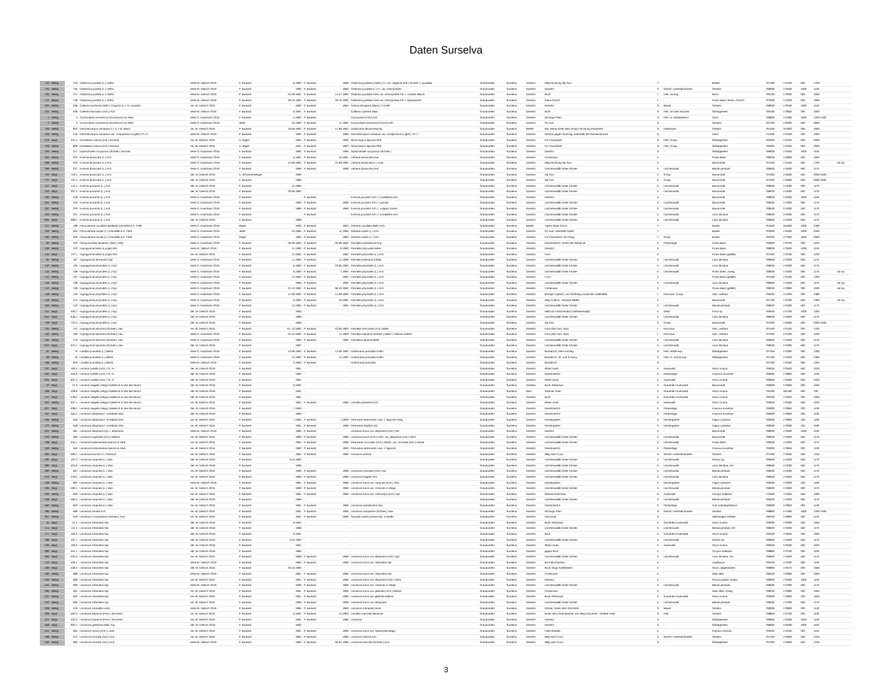Daten Surselva
| 744 | Beleg | 745 | Cladonia pyxidata (L.) Hoffm. | teste M. Dietrich 2016 | P. Burkard | 6,1963 | P. Burkard | 1969 | Cladonia pyxidata (Hoffm.) Fr. var. neglecta (Flk.) Schaer. f. pyxidata | Graubünden | Surselva | Disentis | Weg Richtung Alp Run | T | - | Boden | 707500 | 174450 | 500 | 1700 | |
| 745 | Beleg | 746 | Cladonia pyxidata (L.) Hoffm. | teste M. Dietrich 2016 | P. Burkard | 1963 | P. Burkard | 1969 | Cladonia pyxidata (L.) Fr. var. chlorophaea | Graubünden | Surselva | Disentis | Disentis | S | Geröll / Lesesteinhaufen | Gestein | 708000 | 173500 | 1000 | 1150 | |
| 746 | Beleg | 747 | Cladonia pyxidata (L.) Hoffm. | teste M. Dietrich 2016 | P. Burkard | 04.09.1961 | P. Burkard | 14.07.1962 | Cladonia pyxidata Fries var. chlorophaea Flk. f. costata Wainio | Graubünden | Surselva | Disentis | Brulf | T | Fels, sonnig | Moos | 709100 | 173650 | 200 | 1050 | |
| 747 | Beleg | 748 | Cladonia pyxidata (L.) Hoffm. | teste M. Dietrich 2016 | P. Burkard | 26.10.1962 | P. Burkard | 29.10.1962 | Cladonia pyxidata Fries var. chlorophaea Flk. f. lepidophora | Graubünden | Surselva | Disentis | Plaun Grond | L | - | Picea abies, Stock, morsch | 707600 | 174200 | 200 | 1560 | |
| 425 | Beleg | 536 | Collema auriforme (With.) Coppins & J. R. Laundon | rev. M. Dietrich 2016 | P. Burkard | 1962 | P. Burkard | 1964 | Anema decipiens (Mass.) Forsell | Graubünden | Surselva | Disentis | Disentis | S | Mauer | Gestein | 708000 | 173500 | 1000 | 1150 | |
| 431 | Beleg | 539 | Collema flaccidum (Ach.) Ach. | teste M. Dietrich 2016 | P. Burkard | 9,1961 | P. Burkard | - | Collema rupestre Wain. | Graubünden | Surselva | Disentis | Brulf | S | Fels, oft über Moosen | Silikatgestein | 709100 | 173650 | 200 | 1050 | |
| 4 | Beleg | 4 | Cornicularia normoerica (Gunnerus) Du Rietz | teste G. Kaufmann 2016 | P. Burkard | 5,1962 | P. Burkard | - | Cornicularia tristis Ach. | Graubünden | Surselva | Disentis | Val Sogn Placi | S | Fels, in Umbilarietum | Diorit | 708800 | 174300 | 1000 | 1200-1500 | |
| 5 | Beleg | 5 | Cornicularia normoerica (Gunnerus) Du Rietz | teste G. Kaufmann 2016 | Jeker | 10,1965 | P. Burkard | 11,1965 | Cornicularia normoerica (Gunn) DR. | Graubünden | Surselva | Disentis | Piz Ault | S | - | Gestein | 702700 | 176000 | 500 | 3000 | |
| 759 | Beleg | 810 | Dermatocarpon miniatum s.l. (L.) W. Mann | rev. M. Dietrich 2016 | P. Burkard | 16.09.1962 | P. Burkard | 17.09.1962 | Umbilicaria deusta Baumg. | Graubünden | Surselva | Medel | Sta. Maria hinter dem Hospiz Richtung Passhöhe | S | Feldmauer | Gestein | 704400 | 157820 | 200 | 1900 | |
| 258 | Beleg | 216 | Dermatocarpon miniatum var. complicatum (Lightf.) Th. Fr. | teste M. Dietrich 2016 | P. Burkard | 1962 | P. Burkard | 1966 | Dermatocarpon miniatum var. complicatum (Ligthf.) Th, F | Graubünden | Surselva | Disentis | Strasse gegen Sumvitg, unterhalb der Russeinbrücke | S | - | Diorit | 711500 | 175400 | 200 | 1000 | |
| 273 | Begl. | 231,1 | Dimelaena oreina (Ach.) Norman | rev. M. Dietrich 2016 | U. Wiget | 1961 | P. Burkard | 1963 | Rhizocarpon alpicola Rbh. | Graubünden | Surselva | Disentis | Piz Cavardiras | S | Fels, S-exp. | Silikatgestein | 706350 | 175350 | 500 | 2000 | |
| 758 | Beleg | 809 | Dimelaena oreina (Ach.) Norman | rev. M. Dietrich 2016 | U. Wiget | 1961 | P. Burkard | 1963 | Rhizocarpon alpicola Rbh. | Graubünden | Surselva | Disentis | Piz Cavardiras | S | Fels, S-exp. | Silikatgestein | 706350 | 175350 | 500 | 2000 | |
| 259 | Beleg | 217 | Diploschistes scruposus (Schreb.) Norman | teste G. Kaufmann 2016 | P. Burkard | 1962 | P. Burkard | 1966 | Diploschistes scruposus (Schreb.) | Graubünden | Surselva | Disentis | Disentis | S | - | Silikatgestein | 708000 | 173500 | 1000 | 1150 | |
| 264 | Beleg | 222 | Evernia divaricata (L.) Ach. | teste G. Kaufmann 2016 | P. Burkard | 5,1961 | P. Burkard | 10,1961 | Letharia divaricata Hue. | Graubünden | Surselva | Disentis | Fontanivas | E | - | Picea abies | 708250 | 172800 | 200 | 1050 | |
| 268 | Beleg | 226 | Evernia divaricata (L.) Ach. | teste G. Kaufmann 2016 | P. Burkard | 24.09.1962 | P. Burkard | 24.09.1962 | Letharia divaricata (L.) Hue. | Graubünden | Surselva | Disentis | Weg Richtung Alp Run | E | - | Baumrinde | 707500 | 174450 | 500 | 1700 | mit Ap. |
| 269 | Beleg | 227 | Evernia divaricata (L.) Ach. | teste G. Kaufmann 2016 | P. Burkard | 1969 | P. Burkard | 1969 | Letharia divaricata Hue. | Graubünden | Surselva | Disentis | Lärchenwäldli hinter Kloster | E | Lärchenwald | Betula pendula | 708500 | 174000 | 500 | 1170 | |
| 722 | Begl. | 718,1 | Evernia divaricata (L.) Ach. | det. M. Dietrich 2016 | A. Schoenenberger | 1969 | - | - | - | Graubünden | Surselva | Disentis | Alp Run | E | S-exp. | Baumrinde | 707000 | 175600 | 500 | 2000-2500 | |
| 727 | Begl. | 722,1 | Evernia divaricata (L.) Ach. | det. M. Dietrich 2016 | P. Burkard | 1969 | - | - | - | Graubünden | Surselva | Disentis | Alp Run | E | S-exp. | Baumrinde | 707000 | 175600 | 500 | 2000-2500 | |
| 151 | Begl. | 142,1 | Evernia prunastri (L.) Ach. | det. M. Dietrich 2016 | P. Burkard | 12,1965 | - | - | - | Graubünden | Surselva | Disentis | Lärchenwäldli hinter Kloster | E | Lärchenwald | Baumrinde | 708500 | 174000 | 500 | 1170 | |
| 253 | Begl. | 207,2 | Evernia prunastri (L.) Ach. | det. M. Dietrich 2016 | P. Burkard | 02.06.1962 | - | - | - | Graubünden | Surselva | Disentis | Lärchenwäldli hinter Kloster | E | Lärchenwald | Baumrinde | 708500 | 174000 | 500 | 1170 | |
| 260 | Beleg | 218 | Evernia prunastri (L.) Ach. | teste G. Kaufmann 2016 | P. Burkard | - | P. Burkard | - | Evernia prunastri Ach. f. sorediifera Ach. | Graubünden | Surselva | Disentis | Disentis | E | - | Baumrinde | 708000 | 173500 | 1000 | 1150 | |
| 261 | Beleg | 219 | Evernia prunastri (L.) Ach. | teste G. Kaufmann 2016 | P. Burkard | 1969 | P. Burkard | 1969 | Evernia prunastri Ach. f. gracilis | Graubünden | Surselva | Disentis | Lärchenwäldli hinter Kloster | E | Lärchenwald | Baumrinde | 708500 | 174000 | 500 | 1170 | |
| 262 | Beleg | 220 | Evernia prunastri (L.) Ach. | teste G. Kaufmann 2016 | P. Burkard | 1969 | P. Burkard | 1969 | Evernia prunastri Ach. f. vulgaris Koerb. | Graubünden | Surselva | Disentis | Lärchenwäldli hinter Kloster | E | Lärchenwald | Baumrinde | 708500 | 174000 | 500 | 1170 | |
| 263 | Beleg | 221 | Evernia prunastri (L.) Ach. | teste G. Kaufmann 2016 | P. Burkard | - | P. Burkard | - | Evernia prunastri Ach. f. sorediifera Ach. | Graubünden | Surselva | Disentis | Lärchenwäldli hinter Kloster | E | Lärchenwald | Larix decidua | 708500 | 174000 | 500 | 1170 | |
| 665 | Begl. | 668,1 | Evernia prunastri (L.) Ach. | det. M. Dietrich 2016 | P. Burkard | 1969 | - | - | - | Graubünden | Surselva | Disentis | Lärchenwäldli hinter Kloster | E | Lärchenwald | Larix decidua | 708500 | 174000 | 500 | 1170 | |
| 241 | Beleg | 196 | Flavocetraria cucullata (Bellardi) Kärnefelt & A. Thell | teste G. Kaufmann 2016 | Wiget | 1963 | P. Burkard | 1963 | Cetraria cucullata (Bell.) Ach. | Graubünden | Surselva | Medel | Tgiern Sogn Gions | T | - | Boden | 704500 | 164600 | 1000 | 2400 | |
| 249 | Beleg | 205 | Flavocetraria nivalis (L.) Kärnefelt & A. Thell | teste G. Kaufmann 2016 | Jeker | 10,1965 | P. Burkard | 11,1965 | Cetraria nivalis (L.) Ach. | Graubünden | Surselva | Disentis | Piz Ault, unterhalb Gipfel | T | - | Boden | 703000 | 175000 | 1000 | 2500 | |
| 250 | Beleg | 206 | Flavocetraria nivalis (L.) Kärnefelt & A. Thell | teste G. Kaufmann 2016 | Wiget | 1963 | P. Burkard | 1963 | Cetraria nivalis (L.) Ach. | Graubünden | Surselva | Disentis | Piz Cavardiras, am Hang | T | S-exp. | Boden | 705200 | 177000 | 1000 | 2900 | |
| 93 | Beleg | 103 | Flavopunctelia flaventior (Stirt.) Hale | teste G. Kaufmann 2016 | P. Burkard | 05.09.1962 | P. Burkard | 05.09.1962 | Parmelia andreana M.Arg. | Graubünden | Surselva | Disentis | Disentiserhof, rechts der Bahnlinie | E | Parkanlage | Picea abies | 709000 | 173700 | 200 | 1120 | |
| 136 | Beleg | 132 | Hypogymnia bitteri (Lynge) Ahti | teste M. Dietrich 2016 | P. Burkard | 11,1962 | P. Burkard | 6,1963 | Parmelia obscurata Bitter | Graubünden | Surselva | Disentis | Disentis | E | - | Picea abies | 708000 | 173500 | 1000 | 1150 | |
| 145 | Begl. | 137,1 | Hypogymnia bitteri (Lynge) Ahti | rev. M. Dietrich 2016 | P. Burkard | 12,1962 | P. Burkard | 1962 | Parmelia physodes (L.) Ach. | Graubünden | Surselva | Disentis | Funs | E | - | Picea abies (gefällt) | 707500 | 173160 | 200 | 1200 | |
| 97 | Beleg | 107 | Hypogymnia farinacea Zopf | teste G. Kaufmann 2016 | P. Burkard | 11,1962 | P. Burkard | 11,1969 | Parmelia bitteriana Zahlbr. | Graubünden | Surselva | Disentis | Lärchenwäldli hinter Kloster | E | Lärchenwald | Larix decidua | 708500 | 174000 | 500 | 1170 | |
| 142 | Beleg | 135 | Hypogymnia physodes (L.) Nyl. | teste G. Kaufmann 2016 | P. Burkard | 6,1962 | P. Burkard | 23.06.1962 | Parmelia physodes (L.) Ach. | Graubünden | Surselva | Disentis | Lärchenwäldli hinter Kloster | E | Lärchenwald | Larix decidua | 708500 | 174000 | 500 | 1170 | |
| 143 | Beleg | 136 | Hypogymnia physodes (L.) Nyl. | teste G. Kaufmann 2016 | P. Burkard | 6,1963 | P. Burkard | 7,1965 | Parmelia physodes (L.) Ach. | Graubünden | Surselva | Disentis | Lärchenwäldli hinter Kloster | E | Lärchenwald | Picea abies, Zweig | 708500 | 174000 | 500 | 1170 | mit Ap. |
| 144 | Beleg | 137 | Hypogymnia physodes (L.) Nyl. | teste G. Kaufmann 2016 | P. Burkard | 12,1962 | P. Burkard | 1962 | Parmelia physodes (L.) Ach. | Graubünden | Surselva | Disentis | Funs | E | - | Picea abies (gefällt) | 707500 | 173160 | 200 | 1200 | |
| 146 | Beleg | 138 | Hypogymnia physodes (L.) Nyl. | teste G. Kaufmann 2016 | P. Burkard | 1965 | P. Burkard | 1965 | Parmelia physodes (L.) Ach. | Graubünden | Surselva | Disentis | Lärchenwäldli hinter Kloster | E | Lärchenwald | Larix decidua | 708500 | 174000 | 500 | 1170 | mit Ap. |
| 147 | Beleg | 139 | Hypogymnia physodes (L.) Nyl. | teste G. Kaufmann 2016 | P. Burkard | 01.10.1962 | P. Burkard | 06.10.1962 | Parmelia physodes (L.) Ach. | Graubünden | Surselva | Disentis | Fontanivas | E | - | Picea abies (gefällt) | 708250 | 172800 | 200 | 1050 | mit Ap. |
| 148 | Beleg | 140 | Hypogymnia physodes (L.) Nyl. | teste G. Kaufmann 2016 | P. Burkard | 11.09.1962 | P. Burkard | 14.09.1962 | Parmelia physodes (L.) Ach. | Graubünden | Surselva | Disentis | Mompé Tujetsch, am Südhang unweit der Haltestelle | L | Holzzaun, S-exp. | Holz, verbaut | 706200 | 171200 | 200 | 1380 | |
| 149 | Beleg | 141 | Hypogymnia physodes (L.) Nyl. | teste G. Kaufmann 2016 | P. Burkard | 9,1962 | P. Burkard | 10,1962 | Parmelia physodes (L.) Ach. | Graubünden | Surselva | Disentis | Weg Cuflons - Mompé Medel | E | - | Baumrinde | 707700 | 172200 | 500 | 1300 | mit Ap. |
| 150 | Beleg | 142 | Hypogymnia physodes (L.) Nyl. | teste G. Kaufmann 2016 | P. Burkard | 12,1965 | P. Burkard | 1965 | Parmelia physodes (L.) Ach. | Graubünden | Surselva | Disentis | Lärchenwäldli hinter Kloster | E | Lärchenwald | Betula pendula | 708500 | 174000 | 500 | 1170 | |
| 451 | Begl. | 550,1 | Hypogymnia physodes (L.) Nyl. | det. M. Dietrich 2016 | P. Burkard | 1963 | - | - | - | Graubünden | Surselva | Disentis | Wald ob Faltscharidas (Valheiserwald) | E | Wald | Pinus sp. | 709500 | 174700 | 1000 | 1300 | |
| 642 | Begl. | 646,1 | Hypogymnia physodes (L.) Nyl. | det. M. Dietrich 2016 | P. Burkard | 1969 | - | - | - | Graubünden | Surselva | Disentis | Lärchenwäldli hinter Kloster | E | Lärchenwald | Larix decidua | 708500 | 174000 | 500 | 1170 | |
| 728 | Begl. | 722,2 | Hypogymnia physodes (L.) Nyl. | det. M. Dietrich 2016 | P. Burkard | 1969 | - | - | - | Graubünden | Surselva | Disentis | Alp Run | E | S-exp. | Baumrinde | 707000 | 175600 | 500 | 2000-2500 | |
| 135 | Beleg | 131 | Hypogymnia tubulosa (Schaer.) Hav. | rev. M. Dietrich 2016 | P. Burkard | 01. 10.1962 | P. Burkard | 03.06.1963 | Parmelia obscurata (Ach.) Bitter | Graubünden | Surselva | Disentis | Funs (bei Fam. Sac) | L | Holzzaun | Holz, verbaut | 707500 | 173160 | 200 | 1200 | |
| 193 | Beleg | 169 | Hypogymnia tubulosa (Schaer.) Hav. | teste G. Kaufmann 2016 | P. Burkard | 01.10.1962 | P. Burkard | 11,1969 | Parmelia tubulosa (Schaer.) Bitter f. isidiosa Anders. | Graubünden | Surselva | Disentis | Funs (bei Fam. Sac) | L | Holzzaun | Holz, verbaut | 707500 | 173160 | 200 | 1200 | |
| 194 | Beleg | 170 | Hypogymnia tubulosa (Schaer.) Hav. | teste G. Kaufmann 2016 | P. Burkard | 1965 | P. Burkard | 1965 | Parmelia tubulosa Bitter | Graubünden | Surselva | Disentis | Lärchenwäldli hinter Kloster | E | Lärchenwald | Larix decidua | 708500 | 174000 | 500 | 1170 | |
| 672 | Begl. | 672,1 | Hypogymnia tubulosa (Schaer.) Hav. | det. M. Dietrich 2016 | P. Burkard | 1967 | - | - | - | Graubünden | Surselva | Disentis | Lärchenwäldli hinter Kloster | E | Lärchenwald | Larix decidua | 708500 | 174000 | 500 | 1170 | |
| 67 | Beleg | 75 | Lasallia pustulata (L.) Mérat | teste G. Kaufmann 2016 | P. Burkard | 12.06.1962 | P. Burkard | 12.06.1962 | Umbilicaria pustulata Hoffm | Graubünden | Surselva | Disentis | Muntatsch, beim Anstieg | S | Fels, WSW-exp. | Silikatgestein | 707350 | 173300 | 200 | 1300 | |
| 68 | Beleg | 76 | Lasallia pustulata (L.) Mérat | teste G. Kaufmann 2016 | P. Burkard | 12,1962 | P. Burkard | 12,1962 | Umbilicaria pustulata Hoffm | Graubünden | Surselva | Disentis | Muntatsch, W- und S-Hang | S | Fels, S- und W-exp. | Silikatgestein | 707100 | 173400 | 500 | 1300 | |
| 768 | Beleg | 819 | Lasallia pustulata (L.) Mérat | teste M. Dietrich 2016 | P. Burkard | 5,1963 | P. Burkard | - | Umbilicaria pustulata | Graubünden | Surselva | Disentis | Muntatsch | S | - | - | 707200 | 173400 | 500 | 1320 | |
| 237 | Begl. | 193,4 | Lecania cyrtella (Ach.) Th. Fr. | det. M. Dietrich 2016 | P. Burkard | 1961 | - | - | - | Graubünden | Surselva | Disentis | Rhein-Auen | E | Auenwald | Alnus incana | 709050 | 173500 | 500 | 1020 | |
| 462 | Begl. | 555,6 | Lecania cyrtella (Ach.) Th. Fr. | det. M. Dietrich 2016 | P. Burkard | 1963 | - | - | - | Graubünden | Surselva | Disentis | Disentiserhof | E | Parkanlage | Fraxinus excelsior | 709000 | 173850 | 200 | 1130 | |
| 625 | Begl. | 637,4 | Lecania cyrtella (Ach.) Th. Fr. | det. M. Dietrich 2016 | P. Burkard | 1961 | - | - | - | Graubünden | Surselva | Disentis | Rhein-Auen | E | Auenwald | Alnus incana | 709050 | 173500 | 500 | 1020 | |
| 22 | Begl. | 21,3 | Lecania naegelii (Hepp) Diederich & Van den Boom | det. M. Dietrich 2016 | P. Burkard | 6,1962 | - | - | - | Graubünden | Surselva | Disentis | Brulf, Rheinaue | E | Grauerlen-Auenwald | Baumrinde | 709000 | 173600 | 200 | 1050 | |
| 408 | Begl. | 528,6 | Lecania naegelii (Hepp) Diederich & Van den Boom | det. M. Dietrich 2016 | P. Burkard | 1961 | - | - | - | Graubünden | Surselva | Ilanz | Glenner-Auen | E | Grauerlen-Auenwald | Alnus incana | 735200 | 181400 | 500 | 700 | |
| 447 | Begl. | 548,2 | Lecania naegelii (Hepp) Diederich & Van den Boom | det. M. Dietrich 2016 | P. Burkard | 1961 | - | - | - | Graubünden | Surselva | Disentis | Brulf | E | Grauerlen-Auenwald | Alnus incana | 709100 | 173650 | 200 | 1050 | |
| 622 | Beleg | 637,1 | Lecania naegelii (Hepp) Diederich & Van den Boom | rev. M. Dietrich 2016 | P. Burkard | 1961 | P. Burkard | 1966 | Lecidea parasema Ach. | Graubünden | Surselva | Disentis | Rhein-Auen | E | Auenwald | Alnus incana | 709050 | 173500 | 500 | 1020 | |
| 627 | Begl. | 638,1 | Lecania naegelii (Hepp) Diederich & Van den Boom | det. M. Dietrich 2016 | P. Burkard | 7,1963 | - | - | - | Graubünden | Surselva | Disentis | Disentiserhof | E | Parkanlage | Fraxinus excelsior | 709000 | 173850 | 200 | 1130 | |
| 457 | Begl. | 555,1 | Lecanora allophana f. sorediata Vain. | det. M. Dietrich 2016 | P. Burkard | 1963 | - | - | - | Graubünden | Surselva | Disentis | Disentiserhof | E | Parkanlage | Fraxinus excelsior | 709000 | 173850 | 200 | 1130 | |
| 465 | Beleg | 556 | Lecanora allophana f. sorediata Vain. | rev. M. Dietrich 2016 | P. Burkard | 7,1963 | P. Burkard | 7,1963 | Pertusaria lutescenes Lam. f. fagicola Hoeg | Graubünden | Surselva | Disentis | Klostergarten | E | Klostergarten | Fagus sylvatica | 708330 | 173900 | 100 | 1190 | |
| 470 | Beleg | 558 | Lecanora allophana f. sorediata Vain. | rev. M. Dietrich 2016 | P. Burkard | 1961 | P. Burkard | 1969 | Pertusaria Wulfenii DC | Graubünden | Surselva | Disentis | Klostergarten | E | Klostergarten | Fagus sylvatica | 708330 | 173900 | 100 | 1190 | |
| 521 | Beleg | 581 | Lecanora allophana Nyl. f. allophana | teste M. Dietrich 2016 | P. Burkard | 1960 | P. Burkard | - | Lecanora fusca var. allophana (Ach.) Röl | Graubünden | Surselva | Disentis | Disentis | E | - | Baumrinde | 708000 | 173500 | 1000 | 1150 | |
| 523 | Beleg | 583 | Lecanora argentata (Ach.) Malme | rev. M. Dietrich 2016 | P. Burkard | 1969 | P. Burkard | 1969 | Lecanora fusca (Ach.) Röhl. var. allophana (Ach.) Röhl | Graubünden | Surselva | Disentis | Lärchenwäldli hinter Kloster | E | Lärchenwald | Baumrinde | 708500 | 174000 | 500 | 1170 | |
| 438 | Begl. | 545,1 | Lecanora barkmaniana Aptroot & Herk | rev. M. Dietrich 2016 | P. Burkard | 1964 | P. Burkard | 1966 | Pertusaria coccodes (Ach.) Alamb. var. coronata (Ach.) Alamb. | Graubünden | Surselva | Disentis | Lärchenwäldli hinter Kloster | E | Lärchenwald | Picea abies | 708500 | 174000 | 500 | 1170 | |
| 456 | Beleg | 555 | Lecanora barkmaniana Aptroot & Herk | rev. M. Dietrich 2016 | P. Burkard | 1963 | P. Burkard | 1963 | Pertusaria lutescenes Lam. f. fagicola | Graubünden | Surselva | Disentis | Disentiserhof | E | Parkanlage | Fraxinus excelsior | 709000 | 173850 | 200 | 1130 | |
| 360 | Begl. | 509,1 | Lecanora bicincta s.l. Ramond | rev. M. Dietrich 2016 | P. Burkard | 1964 | P. Burkard | 1966 | Lecanora cenisia | Graubünden | Surselva | Disentis | Weg nach Cuoz | S | Geröll / Lesesteinhaufen | Gestein | 707200 | 172600 | 500 | 1240 | |
| 187 | Begl. | 167,2 | Lecanora carpinea (L.) Vain. | det. M. Dietrich 2016 | P. Burkard | 24.6.1962 | - | - | - | Graubünden | Surselva | Disentis | Lärchenwäldli hinter Kloster | E | Lärchenwald | Sorbus sp. | 708500 | 174000 | 500 | 1170 | |
| 395 | Begl. | 525,6 | Lecanora carpinea (L.) Vain. | det. M. Dietrich 2016 | P. Burkard | 1969 | - | - | - | Graubünden | Surselva | Disentis | Lärchenwäldli hinter Kloster | E | Lärchenwald | Larix decidua, Ast | 708500 | 174000 | 500 | 1170 | |
| 483 | Beleg | 567 | Lecanora carpinea (L.) Vain. | rev. M. Dietrich 2016 | P. Burkard | 1969 | P. Burkard | 1969 | Lecanora conizaea (Ach.) Nyl. | Graubünden | Surselva | Disentis | Lärchenwäldli hinter Kloster | E | Lärchenwald | Betula pendula | 708500 | 174000 | 500 | 1170 | |
| 513 | Begl. | 578,1 | Lecanora carpinea (L.) Vain. | rev. M. Dietrich 2016 | P. Burkard | 1969 | P. Burkard | 1969 | Lecanora Hagenii Ach. | Graubünden | Surselva | Disentis | Lärchenwäldli hinter Kloster | E | Lärchenwald | Larix decidua | 708500 | 174000 | 500 | 1170 | |
| 529 | Beleg | 587 | Lecanora carpinea (L.) Vain. | teste M. Dietrich 2016 | P. Burkard | 1961 | P. Burkard | 1966 | Lecanora fusca var. carpinea (Ach.) Vain. | Graubünden | Surselva | Disentis | Klostergarten | E | Klostergarten | Fagus sylvatica | 708330 | 173900 | 100 | 1190 | |
| 535 | Begl. | 590,1 | Lecanora carpinea (L.) Vain. | rev. M. Dietrich 2016 | P. Burkard | 1969 | P. Burkard | 1969 | Lecanora fusca var. crassula H. Magn. | Graubünden | Surselva | Disentis | Lärchenwäldli hinter Kloster | E | Lärchenwald | Betula pendula | 708500 | 174000 | 500 | 1170 | |
| 539 | Beleg | 593 | Lecanora carpinea (L.) Vain. | rev. M. Dietrich 2016 | P. Burkard | 1961 | P. Burkard | 1966 | Lecanora fusca var. coilocarpa (Ach.) Nyl. | Graubünden | Surselva | Disentis | Stalusa-Rheinaue | E | Auenwald | Corylus avellana | 710500 | 174600 | 500 | 1000 | |
| 546 | Begl. | 596,4 | Lecanora carpinea (L.) Vain. | det. M. Dietrich 2016 | P. Burkard | 1969 | - | - | - | Graubünden | Surselva | Disentis | Lärchenwäldli hinter Kloster | E | Lärchenwald | Betula pendula | 708500 | 174000 | 500 | 1170 | |
| 560 | Beleg | 603 | Lecanora carpinea (L.) Vain. | rev. M. Dietrich 2016 | P. Burkard | 1961 | P. Burkard | 1966 | Lecanora variolascens Nyl. | Graubünden | Surselva | Disentis | Disentiserhof | E | Parkanlage | Acer pseudoplatanus | 709000 | 173850 | 200 | 1130 | |
| 485 | Beleg | 569 | Lecanora cenisia Ach. | rev. M. Dietrich 2016 | P. Burkard | 1961 | P. Burkard | 1966 | Lecanora campestris (Schaer.) Hue. | Graubünden | Surselva | Disentis | Val Sogn Placi | S | Geröll / Lesesteinhaufen | Gestein | 708800 | 174300 | 1000 | 1200-1500 | |
| 367 | Beleg | 519 | Lecanora cf.campestris (Schaer.) Hue | rev. M. Dietrich 2016 | P. Burkard | 1961 | P. Burkard | 1966 | Aspicilia caesiocinerea Nyl. in Malbr. | Graubünden | Surselva | Disentis | Carcarola | S | - | kalkhaltiges Gestein | 708700 | 173800 | 200 | 1120 | |
| 45 | Begl. | 51,1 | Lecanora chlarotera Nyl. | det. M. Dietrich 2016 | P. Burkard | 9,1961 | - | - | - | Graubünden | Surselva | Disentis | Brulf, Rheinaue | E | Grauerlen-Auenwald | Alnus incana | 709000 | 173600 | 200 | 1050 | |
| 114 | Begl. | 115,2 | Lecanora chlarotera Nyl. | det. M. Dietrich 2016 | P. Burkard | 1969 | - | - | - | Graubünden | Surselva | Disentis | Lärchenwäldli hinter Kloster | E | Lärchenwald | Betula pendula, Ast | 708500 | 174000 | 500 | 1170 | |
| 177 | Begl. | 162,2 | Lecanora chlarotera Nyl. | det. M. Dietrich 2016 | P. Burkard | 9,1961 | - | - | - | Graubünden | Surselva | Disentis | Brulf | E | Grauerlen-Auenwald | Alnus incana | 709100 | 173650 | 200 | 1050 | |
| 186 | Begl. | 167,1 | Lecanora chlarotera Nyl. | det. M. Dietrich 2016 | P. Burkard | 24.6.1962 | - | - | - | Graubünden | Surselva | Disentis | Lärchenwäldli hinter Kloster | E | Lärchenwald | Sorbus sp. | 708500 | 174000 | 500 | 1170 | |
| 236 | Begl. | 193,3 | Lecanora chlarotera Nyl. | det. M. Dietrich 2016 | P. Burkard | 1961 | - | - | - | Graubünden | Surselva | Disentis | Rhein-Auen | E | Auenwald | Alnus incana | 709050 | 173500 | 500 | 1020 | |
| 383 | Begl. | 524,1 | Lecanora chlarotera Nyl. | det. M. Dietrich 2016 | P. Burkard | 1960 | - | - | - | Graubünden | Surselva | Disentis | gegen Brulf | E | - | Corylus avellana | 708800 | 173700 | 200 | 1100 | |
| 392 | Begl. | 525,3 | Lecanora chlarotera Nyl. | rev. M. Dietrich 2016 | P. Burkard | 1969 | P. Burkard | 1969 | Lecanora fusca var. allophana (Ach.) Nyl. | Graubünden | Surselva | Disentis | Lärchenwäldli hinter Kloster | E | Lärchenwald | Larix decidua, Ast | 708500 | 174000 | 500 | 1170 | |
| 410 | Begl. | 529,1 | Lecanora chlarotera Nyl. | teste M. Dietrich 2016 | P. Burkard | 1965 | P. Burkard | 1969 | Lecanora fusca var. chlarotera Nyl. | Graubünden | Surselva | Disentis | bei Faltscharidas | E | - | Laubbaum | 709100 | 174200 | 500 | 1150 | |
| 430 | Begl. | 538,2 | Lecanora chlarotera Nyl. | det. M. Dietrich 2016 | P. Burkard | 25.10.1963 | - | - | - | Graubünden | Surselva | Disentis | Brulf, längs Acletfarhein | E | - | Alnus, abgestorben | 708900 | 173575 | 200 | 1050 | |
| 530 | Beleg | 588 | Lecanora chlarotera Nyl. | teste M. Dietrich 2016 | P. Burkard | 1961 | P. Burkard | 1966 | Lecanora fusca var. chlarotera Nyl. | Graubünden | Surselva | Disentis | Fontanivas | E | - | Salix alba | 708250 | 172800 | 200 | 1050 | |
| 533 | Beleg | 589 | Lecanora chlarotera Nyl. | rev. M. Dietrich 2016 | P. Burkard | 1961 | P. Burkard | 1969 | Lecanora fusca var. allophana (Ach.) Röhl. | Graubünden | Surselva | Disentis | Disentis | E | - | Prunus padus, Zweig | 708000 | 173500 | 1000 | 1150 | |
| 534 | Beleg | 590 | Lecanora chlarotera Nyl. | teste M. Dietrich 2016 | P. Burkard | 1969 | P. Burkard | 1969 | Lecanora fusca var. crassula H. Magn. | Graubünden | Surselva | Disentis | Lärchenwäldli hinter Kloster | E | Lärchenwald | Betula pendula | 708500 | 174000 | 500 | 1170 | |
| 536 | Beleg | 591 | Lecanora chlarotera Nyl. | rev. M. Dietrich 2016 | P. Burkard | 1961 | P. Burkard | 1966 | Lecanora fusca var. glabrata (Ach.) Malme. | Graubünden | Surselva | Disentis | Fontanivas | E | - | Salix alba, Zweig | 708250 | 172800 | 200 | 1050 | |
| 537 | Beleg | 592 | Lecanora chlarotera Nyl. | rev. M. Dietrich 2016 | P. Burkard | 1961 | P. Burkard | 1966 | Lecanora fusca var. glabrata Malme | Graubünden | Surselva | Disentis | Brulf, Rheinaue | E | Grauerlen-Auenwald | Alnus incana | 709000 | 173600 | 200 | 1050 | |
| 542 | Beleg | 596 | Lecanora chlarotera Nyl. | rev. M. Dietrich 2016 | P. Burkard | 1969 | P. Burkard | 1969 | Lecanora fusca var. allophana | Graubünden | Surselva | Disentis | Lärchenwäldli hinter Kloster | E | Lärchenwald | Betula pendula | 708500 | 174000 | 500 | 1170 | |
| 508 | Beleg | 576 | Lecanora crenulata Hook. | teste M. Dietrich 2016 | P. Burkard | 1965 | P. Burkard | 1969 | Lecanora crenulata Hook. | Graubünden | Surselva | Disentis | Kloster, hinter dem Rossstall | S | Mauer | Gestein | 708300 | 173800 | 200 | 1140 | |
| 338 | Begl. | 502,3 | Lecanora dispersa (Pers.) Sommerf. | rev. M. Dietrich 2016 | P. Burkard | 5,1961 | P. Burkard | 12,1963 | Lecidea coarctata (Biatora) | Graubünden | Surselva | Disentis | hinter dem Disentiserhof, am Weg Carcarola - hinterer Park | S | Fels | Gestein | 708850 | 173700 | 200 | 1130 | |
| 421 | Begl. | 532,2 | Lecanora dispersa (Pers.) Sommerf. | rev. M. Dietrich 2016 | P. Burkard | 1961 | P. Burkard | 1966 | Lecanora | Graubünden | Surselva | Disentis | Disentis | S | - | Silikatgestein | 708000 | 173500 | 1000 | 1150 | |
| 558 | Begl. | 602,1 | Lecanora gisleriana Müll. Arg. | det. M. Dietrich 2016 | P. Burkard | 1962 | - | - | - | Graubünden | Surselva | Disentis | Disentis | S | - | Silikatgestein | 708000 | 173500 | 1000 | 1150 | |
| 541 | Beleg | 594 | Lecanora horiza (Ach.) Linds. | rev. M. Dietrich 2016 | P. Burkard | 1961 | P. Burkard | 1966 | Lecanora fusca var. subfuscata Magn. | Graubünden | Surselva | Disentis | Faltscharidas | E | - | Populus tremula | 709200 | 174250 | 200 | 1150 | |
| 498 | Beleg | 572 | Lecanora intricata (Ach.) Ach. | rev. M. Dietrich 2016 | P. Burkard | 1964 | P. Burkard | 1966 | Lecanora cenisia Ach. | Graubünden | Surselva | Disentis | Weg nach Cuoz | S | Geröll / Lesesteinhaufen | Gestein | 707200 | 172600 | 500 | 1240 | |
| 520 | Beleg | 580 | Lecanora intricata (Ach.) Ach. | teste M. Dietrich 2016 | P. Burkard | 1963 | P. Burkard | 06.01.1966 | Lecanora intricata (Schrad.) Ach. | Graubünden | Surselva | Disentis | Weg nach Cuoz | S | - | Silikatgestein | 707200 | 172600 | 500 | 1240 | |
3